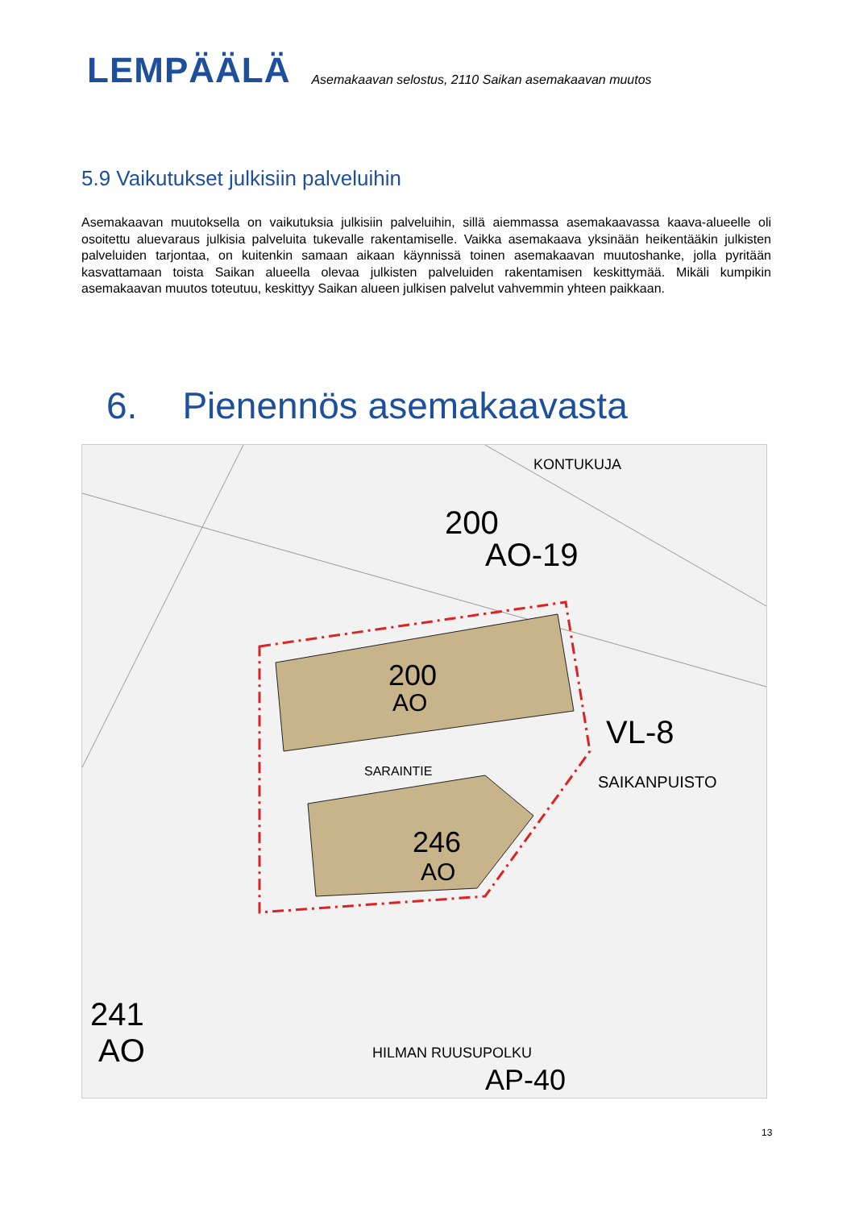LEMPÄÄLÄ
Asemakaavan selostus, 2110 Saikan asemakaavan muutos
5.9 Vaikutukset julkisiin palveluihin
Asemakaavan muutoksella on vaikutuksia julkisiin palveluihin, sillä aiemmassa asemakaavassa kaava-alueelle oli osoitettu aluevaraus julkisia palveluita tukevalle rakentamiselle. Vaikka asemakaava yksinään heikentääkin julkisten palveluiden tarjontaa, on kuitenkin samaan aikaan käynnissä toinen asemakaavan muutoshanke, jolla pyritään kasvattamaan toista Saikan alueella olevaa julkisten palveluiden rakentamisen keskittymää. Mikäli kumpikin asemakaavan muutos toteutuu, keskittyy Saikan alueen julkisen palvelut vahvemmin yhteen paikkaan.
6. Pienennös asemakaavasta
200
AO
246
AO
SARAINTIE
VL-8
SAIKANPUISTO
200
AO-19
KONTUKUJA
241
AO
HILMAN RUUSUPOLKU
AP-40
13